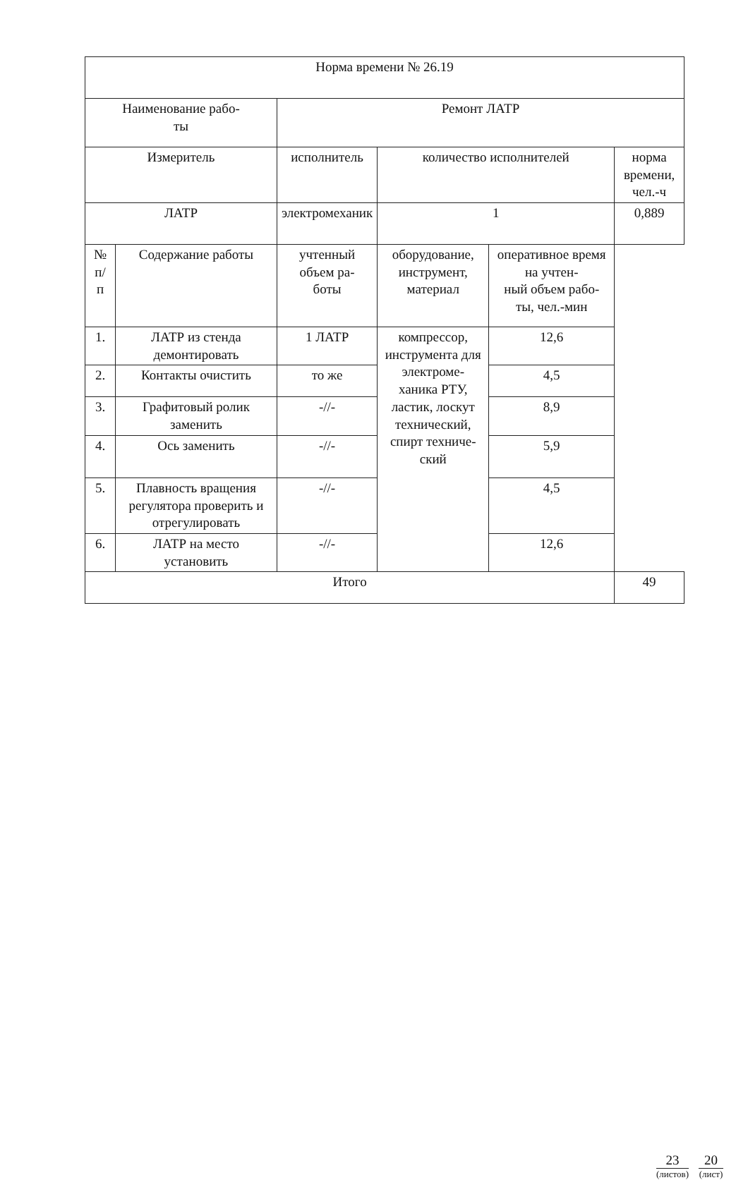| Норма времени № 26.19 | | | | | |
| Наименование рабо- ты | | Ремонт ЛАТР | | | |
| Измеритель | | исполнитель | количество исполнителей | | норма времени, чел.-ч |
| ЛАТР | | электромеханик | 1 | | 0,889 |
| № п/ п | Содержание работы | учтенный объем ра- боты | оборудование, инструмент, материал | оперативное время на учтен- ный объем рабо- ты, чел.-мин | |
| 1. | ЛАТР из стенда демонтировать | 1 ЛАТР | компрессор, инструмента для электроме- ханика РТУ, ластик, лоскут технический, спирт техниче- ский | 12,6 | |
| 2. | Контакты очистить | то же | | 4,5 | |
| 3. | Графитовый ролик заменить | -//- | | 8,9 | |
| 4. | Ось заменить | -//- | | 5,9 | |
| 5. | Плавность вращения регулятора проверить и отрегулировать | -//- | | 4,5 | |
| 6. | ЛАТР на место установить | -//- | | 12,6 | |
| Итого | | | | | 49 |
23
(листов)
20
(лист)